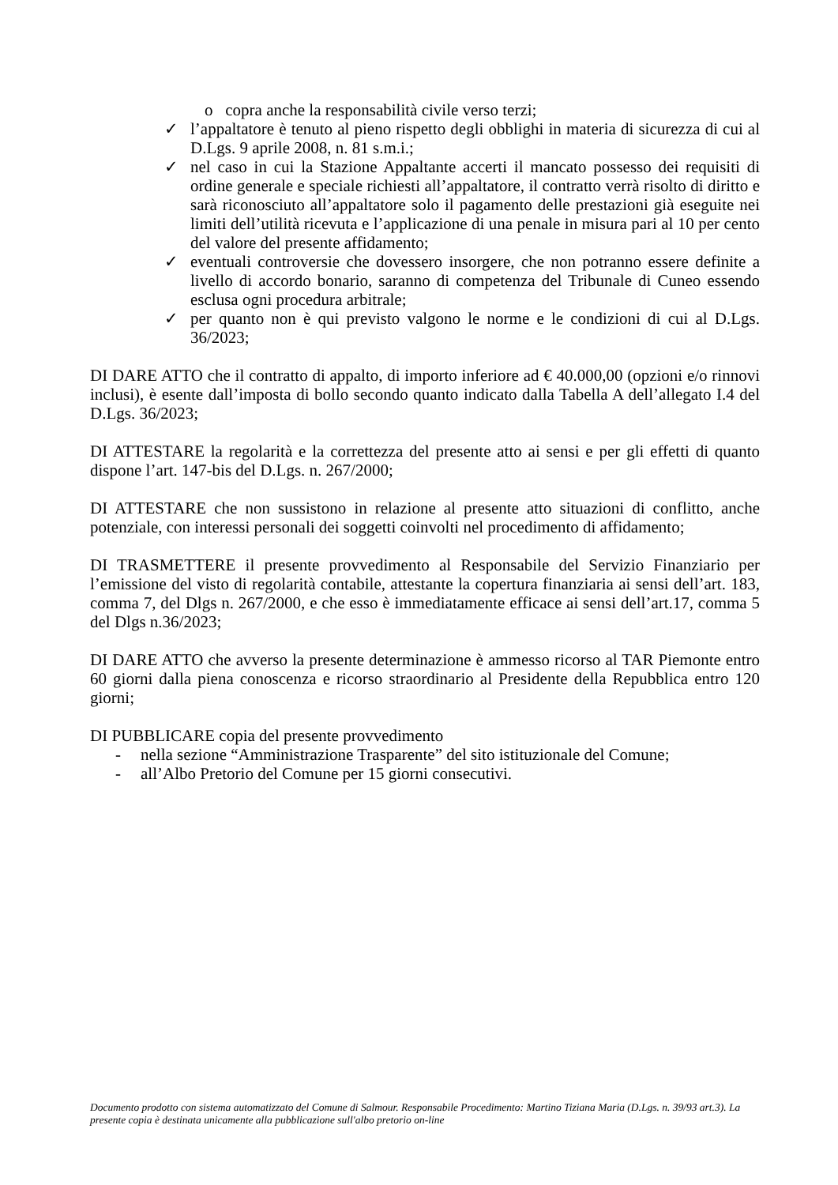o copra anche la responsabilità civile verso terzi;
✓ l’appaltatore è tenuto al pieno rispetto degli obblighi in materia di sicurezza di cui al D.Lgs. 9 aprile 2008, n. 81 s.m.i.;
✓ nel caso in cui la Stazione Appaltante accerti il mancato possesso dei requisiti di ordine generale e speciale richiesti all’appaltatore, il contratto verrà risolto di diritto e sarà riconosciuto all’appaltatore solo il pagamento delle prestazioni già eseguite nei limiti dell’utilità ricevuta e l’applicazione di una penale in misura pari al 10 per cento del valore del presente affidamento;
✓ eventuali controversie che dovessero insorgere, che non potranno essere definite a livello di accordo bonario, saranno di competenza del Tribunale di Cuneo essendo esclusa ogni procedura arbitrale;
✓ per quanto non è qui previsto valgono le norme e le condizioni di cui al D.Lgs. 36/2023;
DI DARE ATTO che il contratto di appalto, di importo inferiore ad € 40.000,00 (opzioni e/o rinnovi inclusi), è esente dall’imposta di bollo secondo quanto indicato dalla Tabella A dell’allegato I.4 del D.Lgs. 36/2023;
DI ATTESTARE la regolarità e la correttezza del presente atto ai sensi e per gli effetti di quanto dispone l’art. 147-bis del D.Lgs. n. 267/2000;
DI ATTESTARE che non sussistono in relazione al presente atto situazioni di conflitto, anche potenziale, con interessi personali dei soggetti coinvolti nel procedimento di affidamento;
DI TRASMETTERE il presente provvedimento al Responsabile del Servizio Finanziario per l’emissione del visto di regolarità contabile, attestante la copertura finanziaria ai sensi dell’art. 183, comma 7, del Dlgs n. 267/2000, e che esso è immediatamente efficace ai sensi dell’art.17, comma 5 del Dlgs n.36/2023;
DI DARE ATTO che avverso la presente determinazione è ammesso ricorso al TAR Piemonte entro 60 giorni dalla piena conoscenza e ricorso straordinario al Presidente della Repubblica entro 120 giorni;
DI PUBBLICARE copia del presente provvedimento
- nella sezione “Amministrazione Trasparente” del sito istituzionale del Comune;
- all’Albo Pretorio del Comune per 15 giorni consecutivi.
Documento prodotto con sistema automatizzato del Comune di Salmour. Responsabile Procedimento: Martino Tiziana Maria (D.Lgs. n. 39/93 art.3). La presente copia è destinata unicamente alla pubblicazione sull'albo pretorio on-line